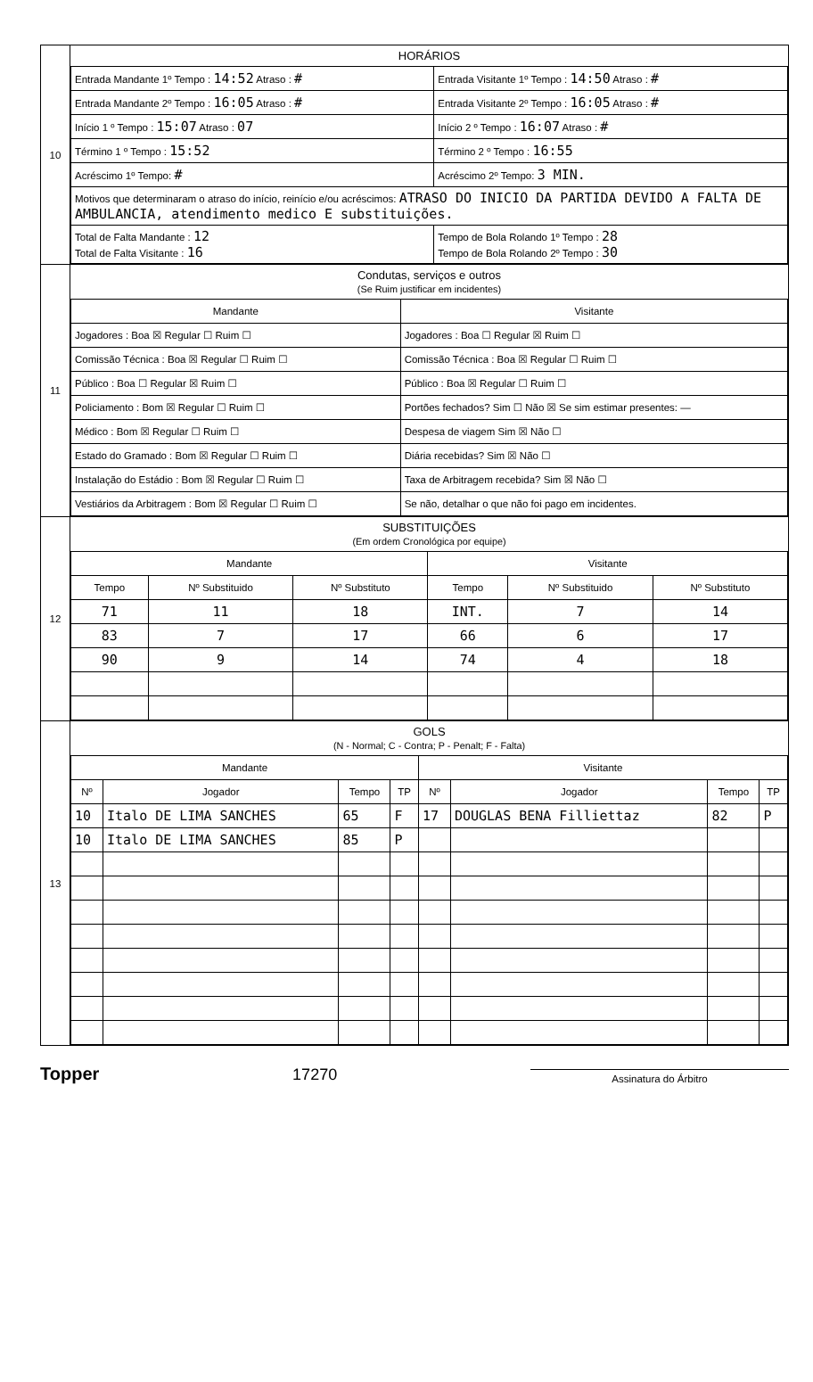10
HORÁRIOS
| Entrada Mandante 1º Tempo : 14:52 Atraso : # | Entrada Visitante 1º Tempo : 14:50 Atraso : # |
| Entrada Mandante 2º Tempo : 16:05 Atraso : # | Entrada Visitante 2º Tempo : 16:05 Atraso : # |
| Início 1 º Tempo : 15:07 Atraso : 07 | Início 2 º Tempo : 16:07 Atraso : # |
| Término 1 º Tempo : 15:52 | Término 2 º Tempo : 16:55 |
| Acréscimo 1º Tempo: # | Acréscimo 2º Tempo: 3 MIN. |
| Motivos que determinaram o atraso do início, reinício e/ou acréscimos: ATRASO DO INICIO DA PARTIDA DEVIDO A FALTA DE AMBULANCIA, atendimento medico E substituições. | |
| Total de Falta Mandante : 12 Total de Falta Visitante : 16 | Tempo de Bola Rolando 1º Tempo : 28 Tempo de Bola Rolando 2º Tempo : 30 |
11
Condutas, serviços e outros
(Se Ruim justificar em incidentes)
| Mandante | Visitante |
| --- | --- |
| Jogadores : Boa ☒ Regular ☐ Ruim ☐ | Jogadores : Boa ☐ Regular ☒ Ruim ☐ |
| Comissão Técnica : Boa ☒ Regular ☐ Ruim ☐ | Comissão Técnica : Boa ☒ Regular ☐ Ruim ☐ |
| Público : Boa ☐ Regular ☒ Ruim ☐ | Público : Boa ☒ Regular ☐ Ruim ☐ |
| Policiamento : Bom ☒ Regular ☐ Ruim ☐ | Portões fechados? Sim ☐ Não ☒ Se sim estimar presentes: — |
| Médico : Bom ☒ Regular ☐ Ruim ☐ | Despesa de viagem Sim ☒ Não ☐ |
| Estado do Gramado : Bom ☒ Regular ☐ Ruim ☐ | Diária recebidas? Sim ☒ Não ☐ |
| Instalação do Estádio : Bom ☒ Regular ☐ Ruim ☐ | Taxa de Arbitragem recebida? Sim ☒ Não ☐ |
| Vestiários da Arbitragem : Bom ☒ Regular ☐ Ruim ☐ | Se não, detalhar o que não foi pago em incidentes. |
12
SUBSTITUIÇÕES
(Em ordem Cronológica por equipe)
| Mandante | | | Visitante | | |
| --- | --- | --- | --- | --- | --- |
| Tempo | Nº Substituido | Nº Substituto | Tempo | Nº Substituido | Nº Substituto |
| 71 | 11 | 18 | INT. | 7 | 14 |
| 83 | 7 | 17 | 66 | 6 | 17 |
| 90 | 9 | 14 | 74 | 4 | 18 |
13
GOLS
(N - Normal; C - Contra; P - Penalt; F - Falta)
| Mandante | | | | Visitante | | | |
| --- | --- | --- | --- | --- | --- | --- | --- |
| Nº | Jogador | Tempo | TP | Nº | Jogador | Tempo | TP |
| 10 | Italo DE LIMA SANCHES | 65 | F | 17 | DOUGLAS BENA Filliettaz | 82 | P |
| 10 | Italo DE LIMA SANCHES | 85 | P | | | | |
Topper 17270
Assinatura do Árbitro